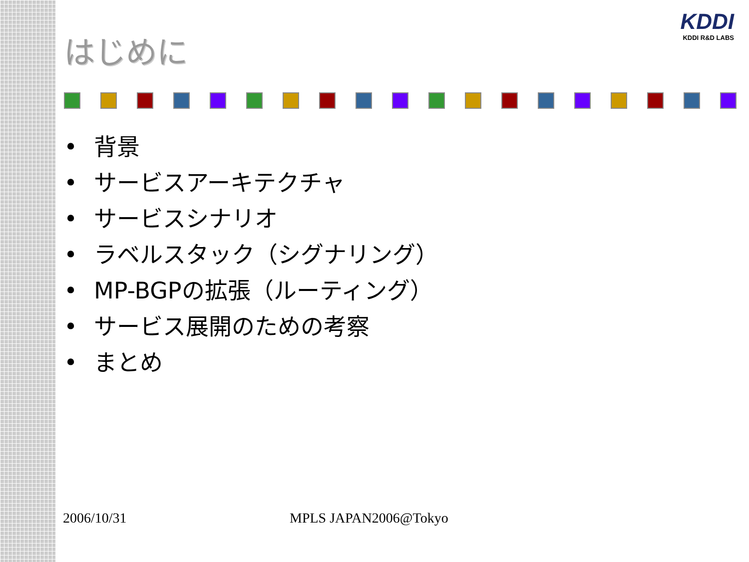KDDI
KDDI R&D LABS
はじめに
• 背景
• サービスアーキテクチャ
• サービスシナリオ
• ラベルスタック（シグナリング）
• MP-BGPの拡張（ルーティング）
• サービス展開のための考察
• まとめ
2006/10/31 MPLS JAPAN2006@Tokyo